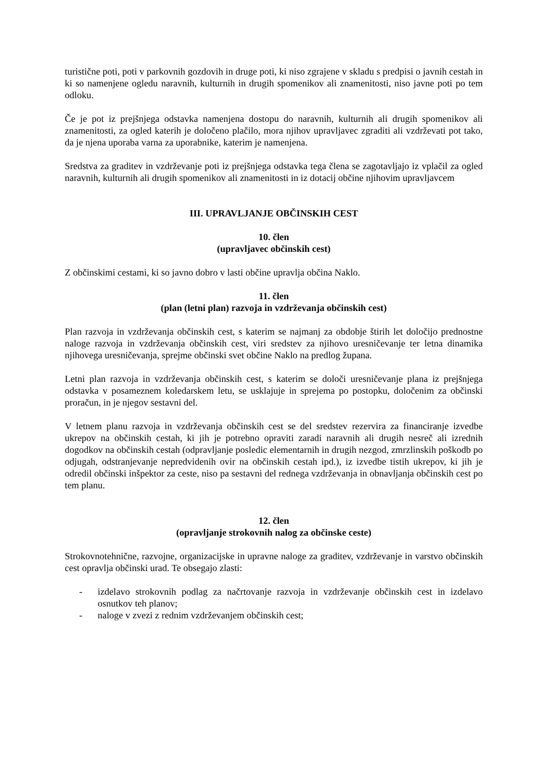turistične poti, poti v parkovnih gozdovih in druge poti, ki niso zgrajene v skladu s predpisi o javnih cestah in ki so namenjene ogledu naravnih, kulturnih in drugih spomenikov ali znamenitosti, niso javne poti po tem odloku.
Če je pot iz prejšnjega odstavka namenjena dostopu do naravnih, kulturnih ali drugih spomenikov ali znamenitosti, za ogled katerih je določeno plačilo, mora njihov upravljavec zgraditi ali vzdrževati pot tako, da je njena uporaba varna za uporabnike, katerim je namenjena.
Sredstva za graditev in vzdrževanje poti iz prejšnjega odstavka tega člena se zagotavljajo iz vplačil za ogled naravnih, kulturnih ali drugih spomenikov ali znamenitosti in iz dotacij občine njihovim upravljavcem
III. UPRAVLJANJE OBČINSKIH CEST
10. člen
(upravljavec občinskih cest)
Z občinskimi cestami, ki so javno dobro v lasti občine upravlja občina Naklo.
11. člen
(plan (letni plan) razvoja in vzdrževanja občinskih cest)
Plan razvoja in vzdrževanja občinskih cest, s katerim se najmanj za obdobje štirih let določijo prednostne naloge razvoja in vzdrževanja občinskih cest, viri sredstev za njihovo uresničevanje ter letna dinamika njihovega uresničevanja, sprejme občinski svet občine Naklo na predlog župana.
Letni plan razvoja in vzdrževanja občinskih cest, s katerim se določi uresničevanje plana iz prejšnjega odstavka v posameznem koledarskem letu, se usklajuje in sprejema po postopku, določenim za občinski proračun, in je njegov sestavni del.
V letnem planu razvoja in vzdrževanja občinskih cest se del sredstev rezervira za financiranje izvedbe ukrepov na občinskih cestah, ki jih je potrebno opraviti zaradi naravnih ali drugih nesreč ali izrednih dogodkov na občinskih cestah (odpravljanje posledic elementarnih in drugih nezgod, zmrzlinskih poškodb po odjugah, odstranjevanje nepredvidenih ovir na občinskih cestah ipd.), iz izvedbe tistih ukrepov, ki jih je odredil občinski inšpektor za ceste, niso pa sestavni del rednega vzdrževanja in obnavljanja občinskih cest po tem planu.
12. člen
(opravljanje strokovnih nalog za občinske ceste)
Strokovnotehnične, razvojne, organizacijske in upravne naloge za graditev, vzdrževanje in varstvo občinskih cest opravlja občinski urad. Te obsegajo zlasti:
- izdelavo strokovnih podlag za načrtovanje razvoja in vzdrževanje občinskih cest in izdelavo osnutkov teh planov;
- naloge v zvezi z rednim vzdrževanjem občinskih cest;